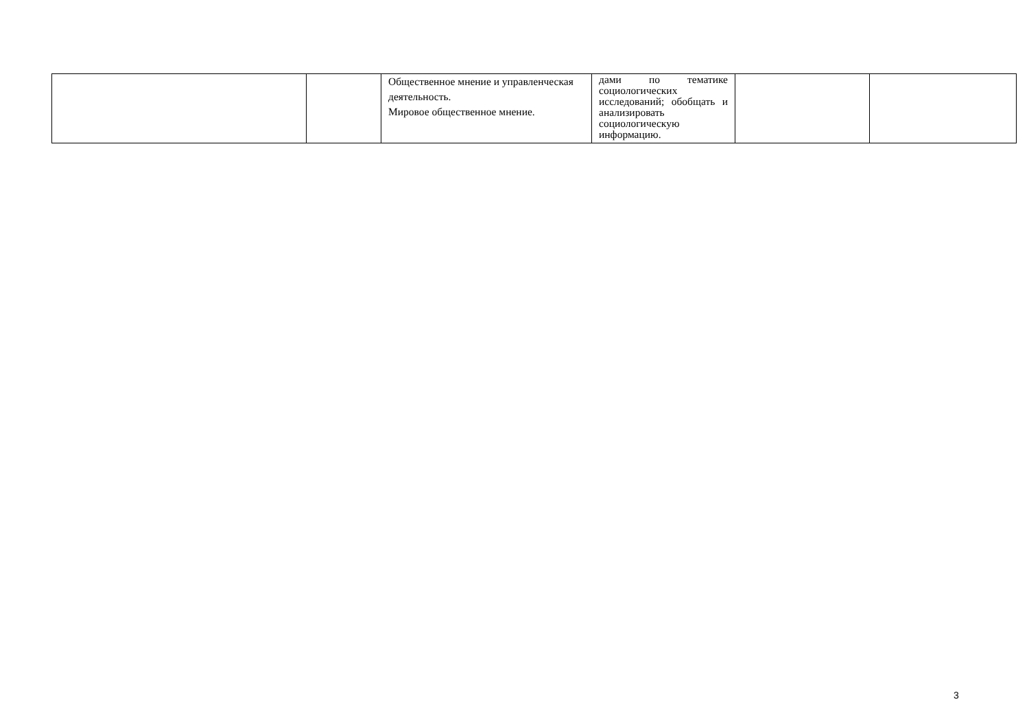| | | Общественное мнение и управленческая деятельность. Мировое общественное мнение. | дами по тематике социологических исследований; обобщать и анализировать социологическую информацию. | | |
3